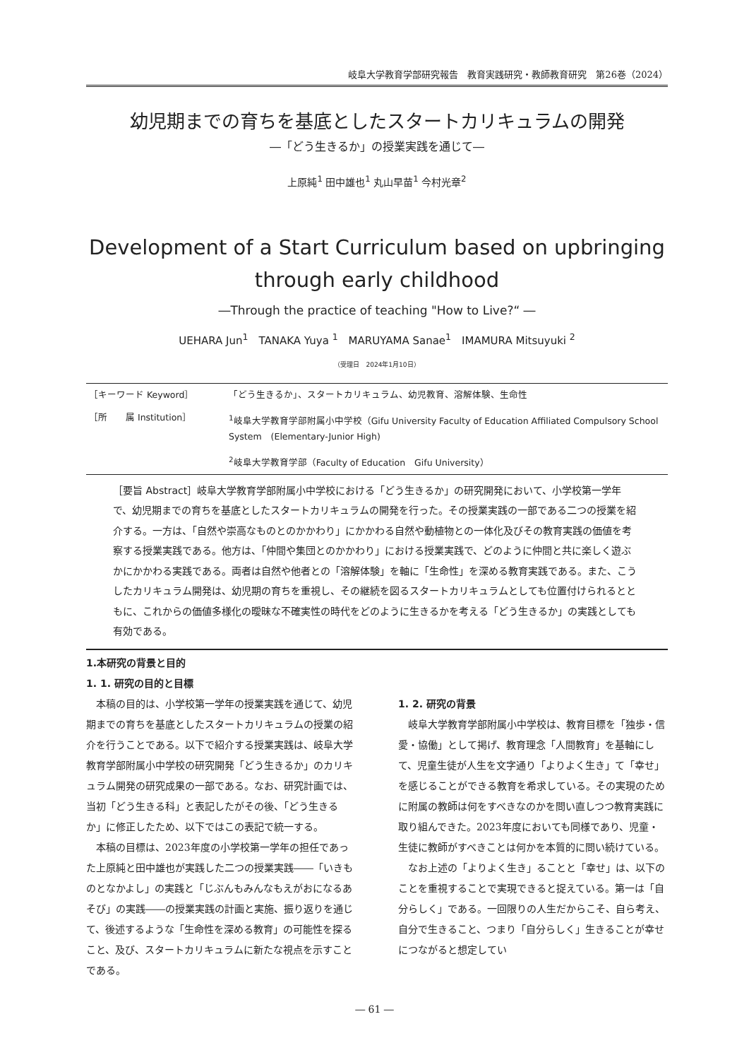岐阜大学教育学部研究報告　教育実践研究・教師教育研究　第26巻（2024）
幼児期までの育ちを基底としたスタートカリキュラムの開発
―「どう生きるか」の授業実践を通じて―
上原純<sup>1</sup> 田中雄也<sup>1</sup> 丸山早苗<sup>1</sup> 今村光章<sup>2</sup>
Development of a Start Curriculum based on upbringing
through early childhood
―Through the practice of teaching "How to Live?“ ―
UEHARA Jun<sup>1</sup>　TANAKA Yuya <sup>1</sup>　MARUYAMA Sanae<sup>1</sup>　IMAMURA Mitsuyuki <sup>2</sup>
（受理日　2024年1月10日）
| ［キーワード Keyword］ | 「どう生きるか」、スタートカリキュラム、幼児教育、溶解体験、生命性 |
| ［所 属 Institution］ | <sup>1</sup> 岐阜大学教育学部附属小中学校（Gifu University Faculty of Education Affiliated Compulsory School System (Elementary-Junior High) |
| | <sup>2</sup> 岐阜大学教育学部（Faculty of Education Gifu University） |
［要旨 Abstract］岐阜大学教育学部附属小中学校における「どう生きるか」の研究開発において、小学校第一学年で、幼児期までの育ちを基底としたスタートカリキュラムの開発を行った。その授業実践の一部である二つの授業を紹介する。一方は、「自然や崇高なものとのかかわり」にかかわる自然や動植物との一体化及びその教育実践の価値を考察する授業実践である。他方は、「仲間や集団とのかかわり」における授業実践で、どのように仲間と共に楽しく遊ぶかにかかわる実践である。両者は自然や他者との「溶解体験」を軸に「生命性」を深める教育実践である。また、こうしたカリキュラム開発は、幼児期の育ちを重視し、その継続を図るスタートカリキュラムとしても位置付けられるとともに、これからの価値多様化の曖昧な不確実性の時代をどのように生きるかを考える「どう生きるか」の実践としても有効である。
1.本研究の背景と目的
1. 1. 研究の目的と目標
本稿の目的は、小学校第一学年の授業実践を通じて、幼児期までの育ちを基底としたスタートカリキュラムの授業の紹介を行うことである。以下で紹介する授業実践は、岐阜大学教育学部附属小中学校の研究開発「どう生きるか」のカリキュラム開発の研究成果の一部である。なお、研究計画では、当初「どう生きる科」と表記したがその後、「どう生きるか」に修正したため、以下ではこの表記で統一する。
本稿の目標は、2023年度の小学校第一学年の担任であった上原純と田中雄也が実践した二つの授業実践――「いきものとなかよし」の実践と「じぶんもみんなもえがおになるあそび」の実践――の授業実践の計画と実施、振り返りを通じて、後述するような「生命性を深める教育」の可能性を探ること、及び、スタートカリキュラムに新たな視点を示すことである。
1. 2. 研究の背景
岐阜大学教育学部附属小中学校は、教育目標を「独歩・信愛・協働」として掲げ、教育理念「人間教育」を基軸にして、児童生徒が人生を文字通り「よりよく生き」て「幸せ」を感じることができる教育を希求している。その実現のために附属の教師は何をすべきなのかを問い直しつつ教育実践に取り組んできた。2023年度においても同様であり、児童・生徒に教師がすべきことは何かを本質的に問い続けている。
なお上述の「よりよく生き」ることと「幸せ」は、以下のことを重視することで実現できると捉えている。第一は「自分らしく」である。一回限りの人生だからこそ、自ら考え、自分で生きること、つまり「自分らしく」生きることが幸せにつながると想定してい
― 61 ―